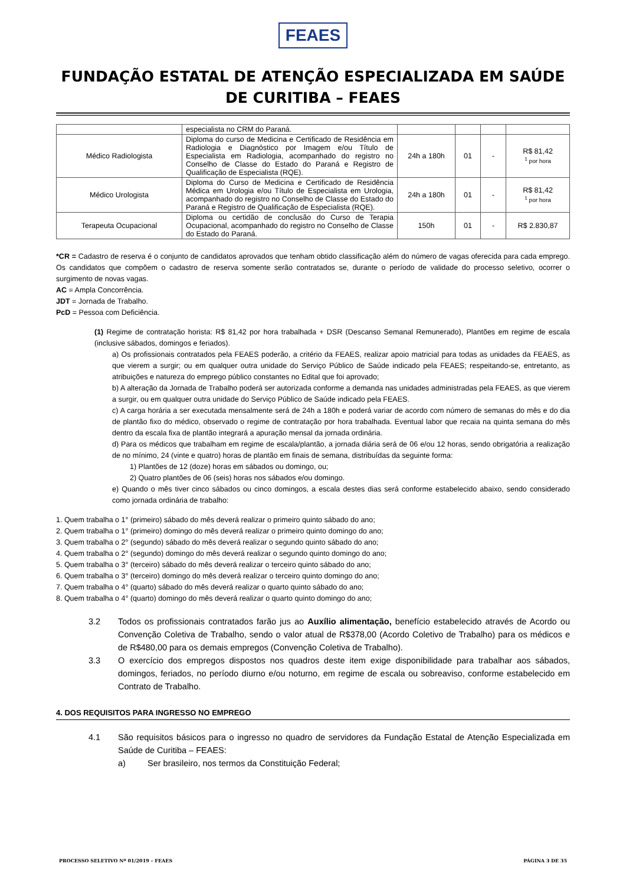FEAES
FUNDAÇÃO ESTATAL DE ATENÇÃO ESPECIALIZADA EM SAÚDE DE CURITIBA – FEAES
| | especialista no CRM do Paraná. | | | | |
| Médico Radiologista | Diploma do curso de Medicina e Certificado de Residência em Radiologia e Diagnóstico por Imagem e/ou Título de Especialista em Radiologia, acompanhado do registro no Conselho de Classe do Estado do Paraná e Registro de Qualificação de Especialista (RQE). | 24h a 180h | 01 | - | R$ 81,42 <sup>1</sup> por hora |
| Médico Urologista | Diploma do Curso de Medicina e Certificado de Residência Médica em Urologia e/ou Título de Especialista em Urologia, acompanhado do registro no Conselho de Classe do Estado do Paraná e Registro de Qualificação de Especialista (RQE). | 24h a 180h | 01 | - | R$ 81,42 <sup>1</sup> por hora |
| Terapeuta Ocupacional | Diploma ou certidão de conclusão do Curso de Terapia Ocupacional, acompanhado do registro no Conselho de Classe do Estado do Paraná. | 150h | 01 | - | R$ 2.830,87 |
*CR = Cadastro de reserva é o conjunto de candidatos aprovados que tenham obtido classificação além do número de vagas oferecida para cada emprego. Os candidatos que compõem o cadastro de reserva somente serão contratados se, durante o período de validade do processo seletivo, ocorrer o surgimento de novas vagas.
AC = Ampla Concorrência.
JDT = Jornada de Trabalho.
PcD = Pessoa com Deficiência.
(1) Regime de contratação horista: R$ 81,42 por hora trabalhada + DSR (Descanso Semanal Remunerado), Plantões em regime de escala (inclusive sábados, domingos e feriados).
a) Os profissionais contratados pela FEAES poderão, a critério da FEAES, realizar apoio matricial para todas as unidades da FEAES, as que vierem a surgir; ou em qualquer outra unidade do Serviço Público de Saúde indicado pela FEAES; respeitando-se, entretanto, as atribuições e natureza do emprego público constantes no Edital que foi aprovado;
b) A alteração da Jornada de Trabalho poderá ser autorizada conforme a demanda nas unidades administradas pela FEAES, as que vierem a surgir, ou em qualquer outra unidade do Serviço Público de Saúde indicado pela FEAES.
c) A carga horária a ser executada mensalmente será de 24h a 180h e poderá variar de acordo com número de semanas do mês e do dia de plantão fixo do médico, observado o regime de contratação por hora trabalhada. Eventual labor que recaia na quinta semana do mês dentro da escala fixa de plantão integrará a apuração mensal da jornada ordinária.
d) Para os médicos que trabalham em regime de escala/plantão, a jornada diária será de 06 e/ou 12 horas, sendo obrigatória a realização de no mínimo, 24 (vinte e quatro) horas de plantão em finais de semana, distribuídas da seguinte forma:
1) Plantões de 12 (doze) horas em sábados ou domingo, ou;
2) Quatro plantões de 06 (seis) horas nos sábados e/ou domingo.
e) Quando o mês tiver cinco sábados ou cinco domingos, a escala destes dias será conforme estabelecido abaixo, sendo considerado como jornada ordinária de trabalho:
1. Quem trabalha o 1° (primeiro) sábado do mês deverá realizar o primeiro quinto sábado do ano;
2. Quem trabalha o 1° (primeiro) domingo do mês deverá realizar o primeiro quinto domingo do ano;
3. Quem trabalha o 2° (segundo) sábado do mês deverá realizar o segundo quinto sábado do ano;
4. Quem trabalha o 2° (segundo) domingo do mês deverá realizar o segundo quinto domingo do ano;
5. Quem trabalha o 3° (terceiro) sábado do mês deverá realizar o terceiro quinto sábado do ano;
6. Quem trabalha o 3° (terceiro) domingo do mês deverá realizar o terceiro quinto domingo do ano;
7. Quem trabalha o 4° (quarto) sábado do mês deverá realizar o quarto quinto sábado do ano;
8. Quem trabalha o 4° (quarto) domingo do mês deverá realizar o quarto quinto domingo do ano;
3.2 Todos os profissionais contratados farão jus ao Auxílio alimentação, benefício estabelecido através de Acordo ou Convenção Coletiva de Trabalho, sendo o valor atual de R$378,00 (Acordo Coletivo de Trabalho) para os médicos e de R$480,00 para os demais empregos (Convenção Coletiva de Trabalho).
3.3 O exercício dos empregos dispostos nos quadros deste item exige disponibilidade para trabalhar aos sábados, domingos, feriados, no período diurno e/ou noturno, em regime de escala ou sobreaviso, conforme estabelecido em Contrato de Trabalho.
4. DOS REQUISITOS PARA INGRESSO NO EMPREGO
4.1 São requisitos básicos para o ingresso no quadro de servidores da Fundação Estatal de Atenção Especializada em Saúde de Curitiba – FEAES:
a) Ser brasileiro, nos termos da Constituição Federal;
PROCESSO SELETIVO Nº 01/2019 – FEAES PÁGINA 3 DE 35